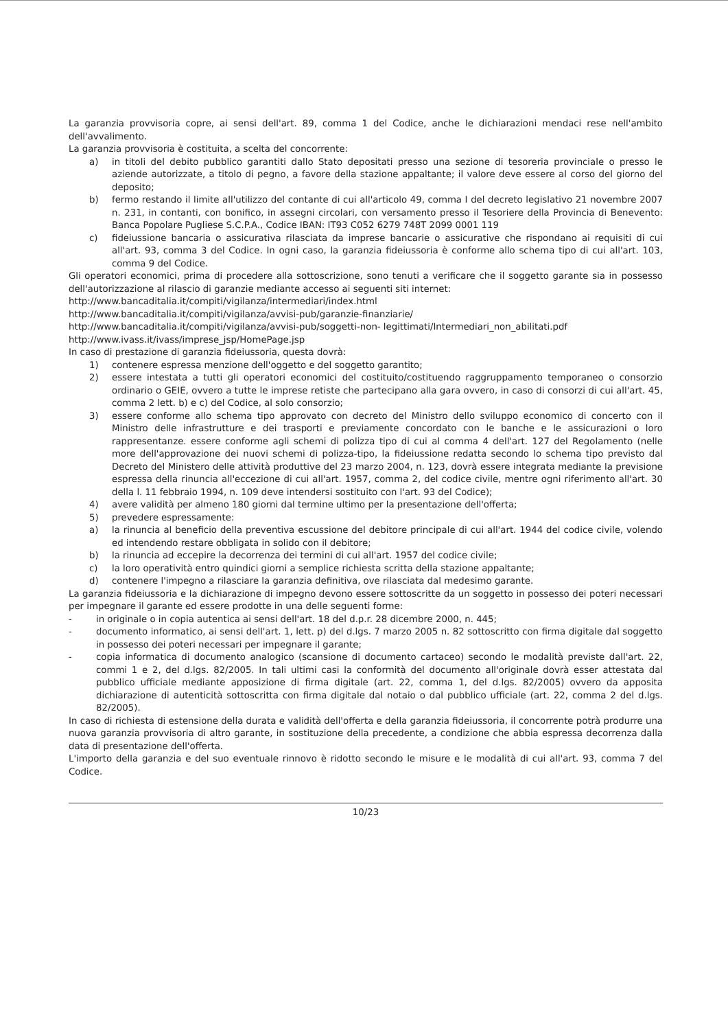La garanzia provvisoria copre, ai sensi dell'art. 89, comma 1 del Codice, anche le dichiarazioni mendaci rese nell'ambito dell'avvalimento.
La garanzia provvisoria è costituita, a scelta del concorrente:
a) in titoli del debito pubblico garantiti dallo Stato depositati presso una sezione di tesoreria provinciale o presso le aziende autorizzate, a titolo di pegno, a favore della stazione appaltante; il valore deve essere al corso del giorno del deposito;
b) fermo restando il limite all'utilizzo del contante di cui all'articolo 49, comma I del decreto legislativo 21 novembre 2007 n. 231, in contanti, con bonifico, in assegni circolari, con versamento presso il Tesoriere della Provincia di Benevento: Banca Popolare Pugliese S.C.P.A., Codice IBAN: IT93 C052 6279 748T 2099 0001 119
c) fideiussione bancaria o assicurativa rilasciata da imprese bancarie o assicurative che rispondano ai requisiti di cui all'art. 93, comma 3 del Codice. In ogni caso, la garanzia fideiussoria è conforme allo schema tipo di cui all'art. 103, comma 9 del Codice.
Gli operatori economici, prima di procedere alla sottoscrizione, sono tenuti a verificare che il soggetto garante sia in possesso dell'autorizzazione al rilascio di garanzie mediante accesso ai seguenti siti internet:
http://www.bancaditalia.it/compiti/vigilanza/intermediari/index.html
http://www.bancaditalia.it/compiti/vigilanza/avvisi-pub/garanzie-finanziarie/
http://www.bancaditalia.it/compiti/vigilanza/avvisi-pub/soggetti-non- legittimati/Intermediari_non_abilitati.pdf
http://www.ivass.it/ivass/imprese_jsp/HomePage.jsp
In caso di prestazione di garanzia fideiussoria, questa dovrà:
1) contenere espressa menzione dell'oggetto e del soggetto garantito;
2) essere intestata a tutti gli operatori economici del costituito/costituendo raggruppamento temporaneo o consorzio ordinario o GEIE, ovvero a tutte le imprese retiste che partecipano alla gara ovvero, in caso di consorzi di cui all'art. 45, comma 2 lett. b) e c) del Codice, al solo consorzio;
3) essere conforme allo schema tipo approvato con decreto del Ministro dello sviluppo economico di concerto con il Ministro delle infrastrutture e dei trasporti e previamente concordato con le banche e le assicurazioni o loro rappresentanze. essere conforme agli schemi di polizza tipo di cui al comma 4 dell'art. 127 del Regolamento (nelle more dell'approvazione dei nuovi schemi di polizza-tipo, la fideiussione redatta secondo lo schema tipo previsto dal Decreto del Ministero delle attività produttive del 23 marzo 2004, n. 123, dovrà essere integrata mediante la previsione espressa della rinuncia all'eccezione di cui all'art. 1957, comma 2, del codice civile, mentre ogni riferimento all'art. 30 della l. 11 febbraio 1994, n. 109 deve intendersi sostituito con l'art. 93 del Codice);
4) avere validità per almeno 180 giorni dal termine ultimo per la presentazione dell'offerta;
5) prevedere espressamente:
a) la rinuncia al beneficio della preventiva escussione del debitore principale di cui all'art. 1944 del codice civile, volendo ed intendendo restare obbligata in solido con il debitore;
b) la rinuncia ad eccepire la decorrenza dei termini di cui all'art. 1957 del codice civile;
c) la loro operatività entro quindici giorni a semplice richiesta scritta della stazione appaltante;
d) contenere l'impegno a rilasciare la garanzia definitiva, ove rilasciata dal medesimo garante.
La garanzia fideiussoria e la dichiarazione di impegno devono essere sottoscritte da un soggetto in possesso dei poteri necessari per impegnare il garante ed essere prodotte in una delle seguenti forme:
- in originale o in copia autentica ai sensi dell'art. 18 del d.p.r. 28 dicembre 2000, n. 445;
- documento informatico, ai sensi dell'art. 1, lett. p) del d.lgs. 7 marzo 2005 n. 82 sottoscritto con firma digitale dal soggetto in possesso dei poteri necessari per impegnare il garante;
- copia informatica di documento analogico (scansione di documento cartaceo) secondo le modalità previste dall'art. 22, commi 1 e 2, del d.lgs. 82/2005. In tali ultimi casi la conformità del documento all'originale dovrà esser attestata dal pubblico ufficiale mediante apposizione di firma digitale (art. 22, comma 1, del d.lgs. 82/2005) ovvero da apposita dichiarazione di autenticità sottoscritta con firma digitale dal notaio o dal pubblico ufficiale (art. 22, comma 2 del d.lgs. 82/2005).
In caso di richiesta di estensione della durata e validità dell'offerta e della garanzia fideiussoria, il concorrente potrà produrre una nuova garanzia provvisoria di altro garante, in sostituzione della precedente, a condizione che abbia espressa decorrenza dalla data di presentazione dell'offerta.
L'importo della garanzia e del suo eventuale rinnovo è ridotto secondo le misure e le modalità di cui all'art. 93, comma 7 del Codice.
10/23